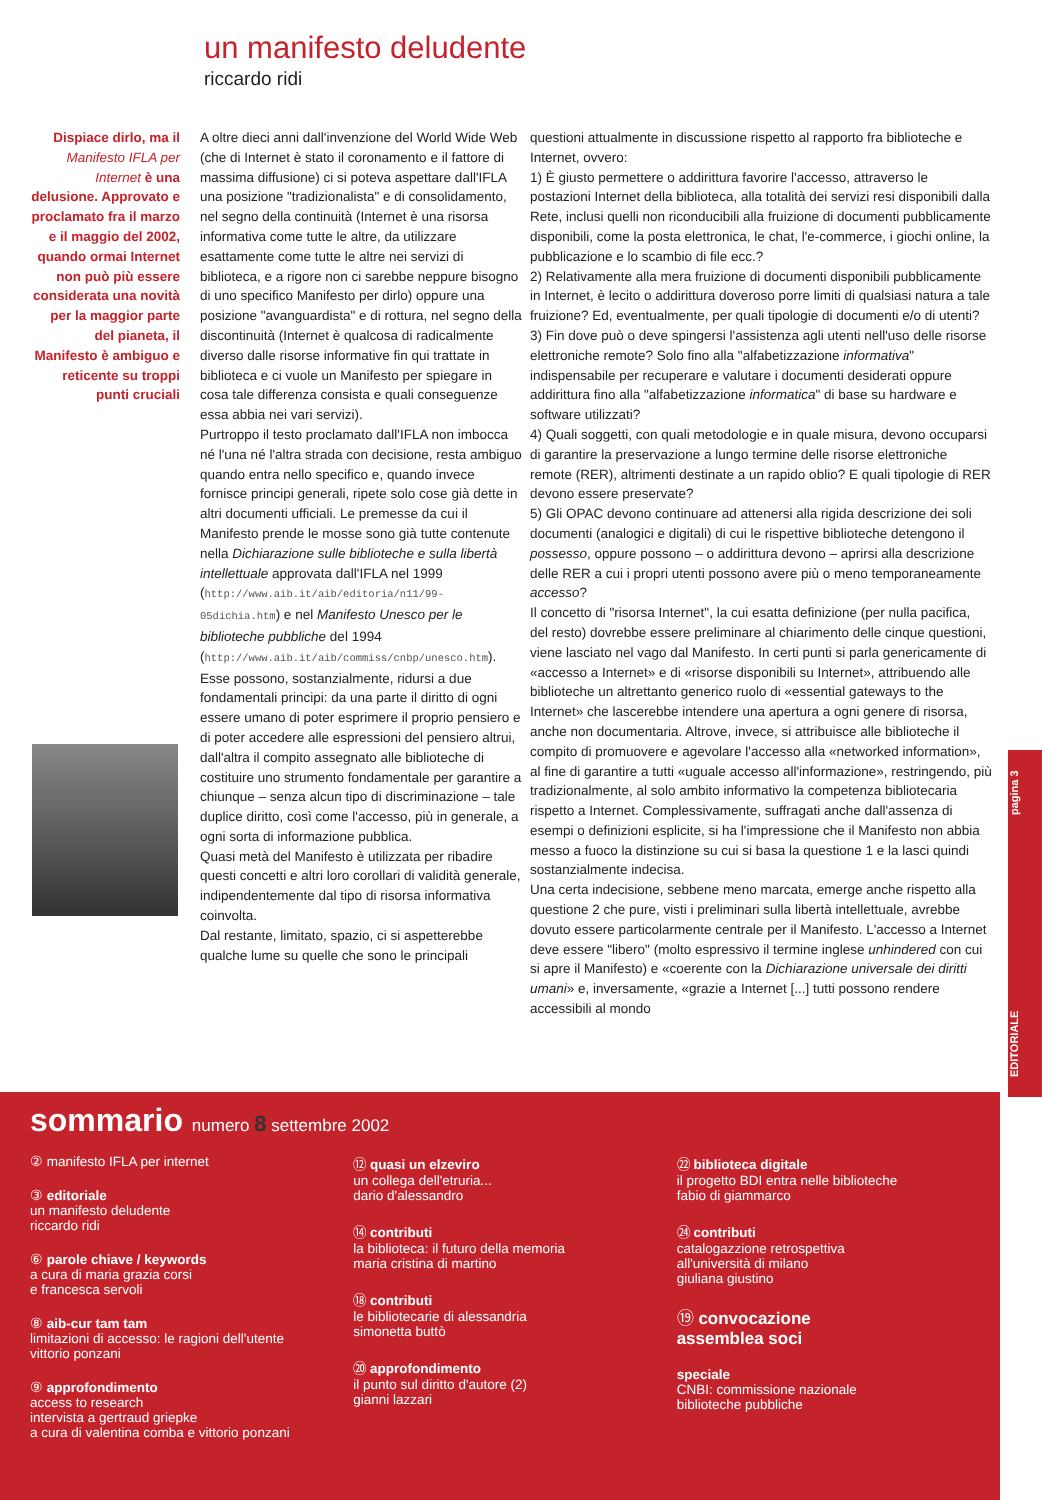un manifesto deludente
riccardo ridi
Dispiace dirlo, ma il Manifesto IFLA per Internet è una delusione. Approvato e proclamato fra il marzo e il maggio del 2002, quando ormai Internet non può più essere considerata una novità per la maggior parte del pianeta, il Manifesto è ambiguo e reticente su troppi punti cruciali
A oltre dieci anni dall'invenzione del World Wide Web (che di Internet è stato il coronamento e il fattore di massima diffusione) ci si poteva aspettare dall'IFLA una posizione "tradizionalista" e di consolidamento, nel segno della continuità (Internet è una risorsa informativa come tutte le altre, da utilizzare esattamente come tutte le altre nei servizi di biblioteca, e a rigore non ci sarebbe neppure bisogno di uno specifico Manifesto per dirlo) oppure una posizione "avanguardista" e di rottura, nel segno della discontinuità (Internet è qualcosa di radicalmente diverso dalle risorse informative fin qui trattate in biblioteca e ci vuole un Manifesto per spiegare in cosa tale differenza consista e quali conseguenze essa abbia nei vari servizi).
Purtroppo il testo proclamato dall'IFLA non imbocca né l'una né l'altra strada con decisione, resta ambiguo quando entra nello specifico e, quando invece fornisce principi generali, ripete solo cose già dette in altri documenti ufficiali. Le premesse da cui il Manifesto prende le mosse sono già tutte contenute nella Dichiarazione sulle biblioteche e sulla libertà intellettuale approvata dall'IFLA nel 1999 (http://www.aib.it/aib/editoria/n11/99-05dichia.htm) e nel Manifesto Unesco per le biblioteche pubbliche del 1994 (http://www.aib.it/aib/commiss/cnbp/unesco.htm). Esse possono, sostanzialmente, ridursi a due fondamentali principi: da una parte il diritto di ogni essere umano di poter esprimere il proprio pensiero e di poter accedere alle espressioni del pensiero altrui, dall'altra il compito assegnato alle biblioteche di costituire uno strumento fondamentale per garantire a chiunque – senza alcun tipo di discriminazione – tale duplice diritto, così come l'accesso, più in generale, a ogni sorta di informazione pubblica.
Quasi metà del Manifesto è utilizzata per ribadire questi concetti e altri loro corollari di validità generale, indipendentemente dal tipo di risorsa informativa coinvolta.
Dal restante, limitato, spazio, ci si aspetterebbe qualche lume su quelle che sono le principali
questioni attualmente in discussione rispetto al rapporto fra biblioteche e Internet, ovvero:
1) È giusto permettere o addirittura favorire l'accesso, attraverso le postazioni Internet della biblioteca, alla totalità dei servizi resi disponibili dalla Rete, inclusi quelli non riconducibili alla fruizione di documenti pubblicamente disponibili, come la posta elettronica, le chat, l'e-commerce, i giochi online, la pubblicazione e lo scambio di file ecc.?
2) Relativamente alla mera fruizione di documenti disponibili pubblicamente in Internet, è lecito o addirittura doveroso porre limiti di qualsiasi natura a tale fruizione? Ed, eventualmente, per quali tipologie di documenti e/o di utenti?
3) Fin dove può o deve spingersi l'assistenza agli utenti nell'uso delle risorse elettroniche remote? Solo fino alla "alfabetizzazione informativa" indispensabile per recuperare e valutare i documenti desiderati oppure addirittura fino alla "alfabetizzazione informatica" di base su hardware e software utilizzati?
4) Quali soggetti, con quali metodologie e in quale misura, devono occuparsi di garantire la preservazione a lungo termine delle risorse elettroniche remote (RER), altrimenti destinate a un rapido oblio? E quali tipologie di RER devono essere preservate?
5) Gli OPAC devono continuare ad attenersi alla rigida descrizione dei soli documenti (analogici e digitali) di cui le rispettive biblioteche detengono il possesso, oppure possono – o addirittura devono – aprirsi alla descrizione delle RER a cui i propri utenti possono avere più o meno temporaneamente accesso?
Il concetto di "risorsa Internet", la cui esatta definizione (per nulla pacifica, del resto) dovrebbe essere preliminare al chiarimento delle cinque questioni, viene lasciato nel vago dal Manifesto. In certi punti si parla genericamente di «accesso a Internet» e di «risorse disponibili su Internet», attribuendo alle biblioteche un altrettanto generico ruolo di «essential gateways to the Internet» che lascerebbe intendere una apertura a ogni genere di risorsa, anche non documentaria. Altrove, invece, si attribuisce alle biblioteche il compito di promuovere e agevolare l'accesso alla «networked information», al fine di garantire a tutti «uguale accesso all'informazione», restringendo, più tradizionalmente, al solo ambito informativo la competenza bibliotecaria rispetto a Internet. Complessivamente, suffragati anche dall'assenza di esempi o definizioni esplicite, si ha l'impressione che il Manifesto non abbia messo a fuoco la distinzione su cui si basa la questione 1 e la lasci quindi sostanzialmente indecisa.
Una certa indecisione, sebbene meno marcata, emerge anche rispetto alla questione 2 che pure, visti i preliminari sulla libertà intellettuale, avrebbe dovuto essere particolarmente centrale per il Manifesto. L'accesso a Internet deve essere "libero" (molto espressivo il termine inglese unhindered con cui si apre il Manifesto) e «coerente con la Dichiarazione universale dei diritti umani» e, inversamente, «grazie a Internet [...] tutti possono rendere accessibili al mondo
EDITORIALE pagina 3
sommario numero 8 settembre 2002
② manifesto IFLA per internet
③ editoriale
un manifesto deludente
riccardo ridi
⑥ parole chiave / keywords
a cura di maria grazia corsi
e francesca servoli
⑧ aib-cur tam tam
limitazioni di accesso: le ragioni dell'utente
vittorio ponzani
⑨ approfondimento
access to research
intervista a gertraud griepke
a cura di valentina comba e vittorio ponzani
⑫ quasi un elzeviro
un collega dell'etruria...
dario d'alessandro
⑭ contributi
la biblioteca: il futuro della memoria
maria cristina di martino
⑱ contributi
le bibliotecarie di alessandria
simonetta buttò
⑳ approfondimento
il punto sul diritto d'autore (2)
gianni lazzari
㉒ biblioteca digitale
il progetto BDI entra nelle biblioteche
fabio di giammarco
㉔ contributi
catalogazzione retrospettiva
all'università di milano
giuliana giustino
⑲ convocazione
assemblea soci
speciale
CNBI: commissione nazionale
biblioteche pubbliche